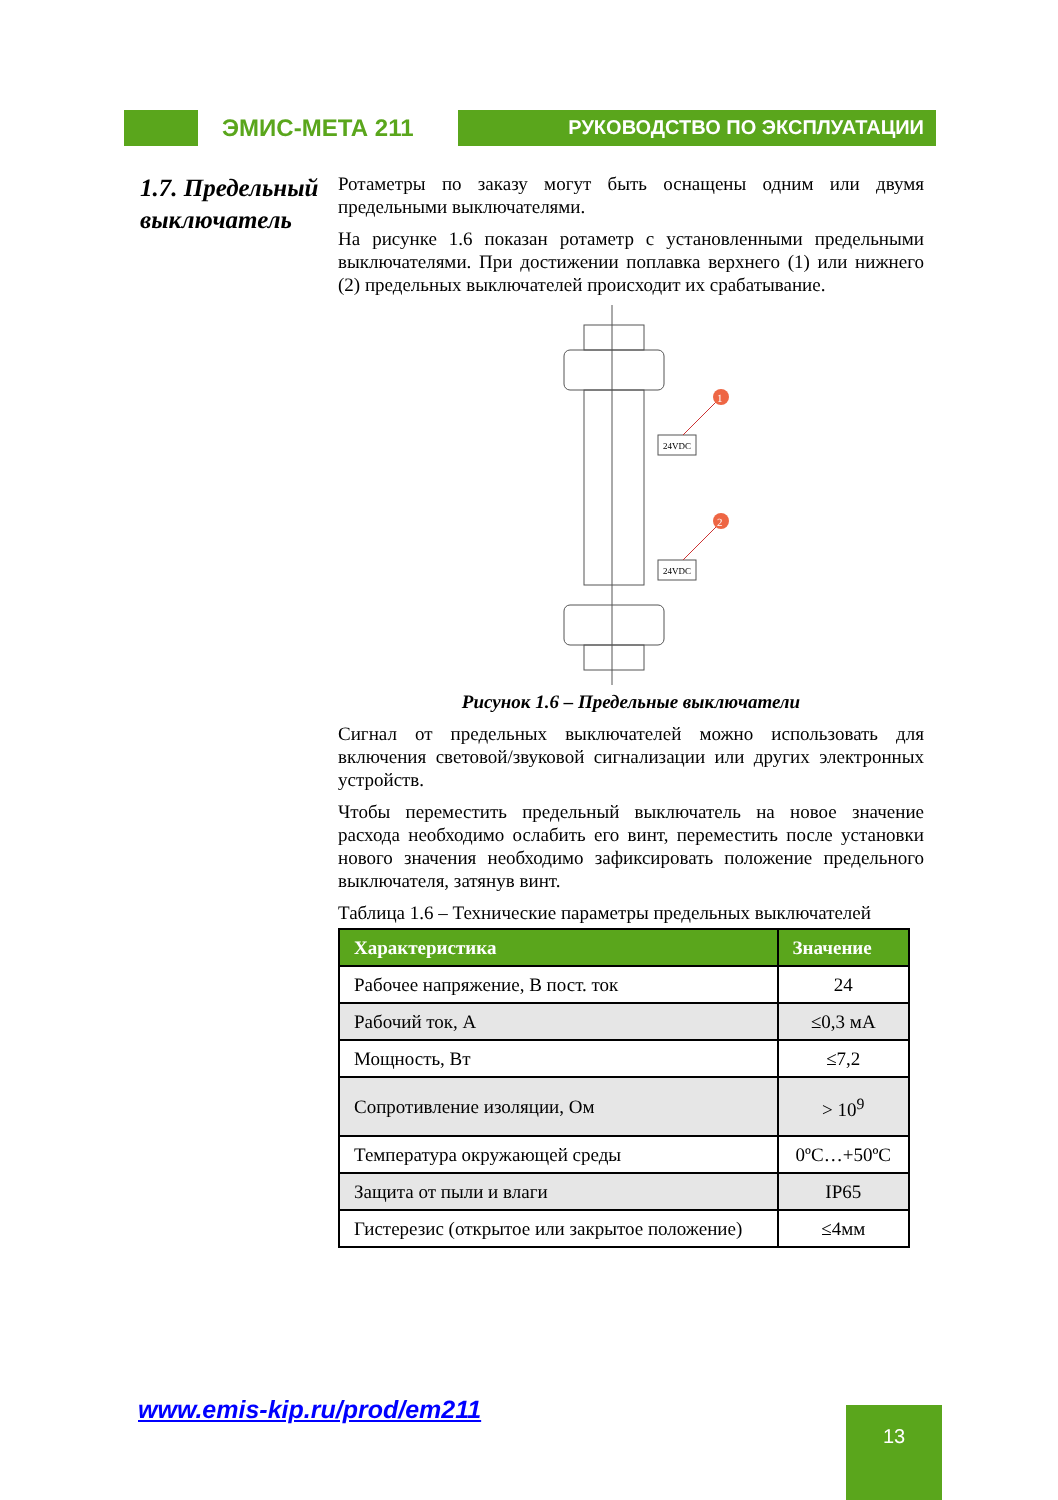ЭМИС-МЕТА 211
РУКОВОДСТВО ПО ЭКСПЛУАТАЦИИ
1.7. Предельный выключатель
Ротаметры по заказу могут быть оснащены одним или двумя предельными выключателями.
На рисунке 1.6 показан ротаметр с установленными предельными выключателями. При достижении поплавка верхнего (1) или нижнего (2) предельных выключателей происходит их срабатывание.
1
2
24VDC
24VDC
Рисунок 1.6 – Предельные выключатели
Сигнал от предельных выключателей можно использовать для включения световой/звуковой сигнализации или других электронных устройств.
Чтобы переместить предельный выключатель на новое значение расхода необходимо ослабить его винт, переместить после установки нового значения необходимо зафиксировать положение предельного выключателя, затянув винт.
Таблица 1.6 – Технические параметры предельных выключателей
| Характеристика | Значение |
| --- | --- |
| Рабочее напряжение, В пост. ток | 24 |
| Рабочий ток, А | ≤0,3 мА |
| Мощность, Вт | ≤7,2 |
| Сопротивление изоляции, Ом | > 10<sup>9</sup> |
| Температура окружающей среды | 0ºС…+50ºС |
| Защита от пыли и влаги | IP65 |
| Гистерезис (открытое или закрытое положение) | ≤4мм |
www.emis-kip.ru/prod/em211 13